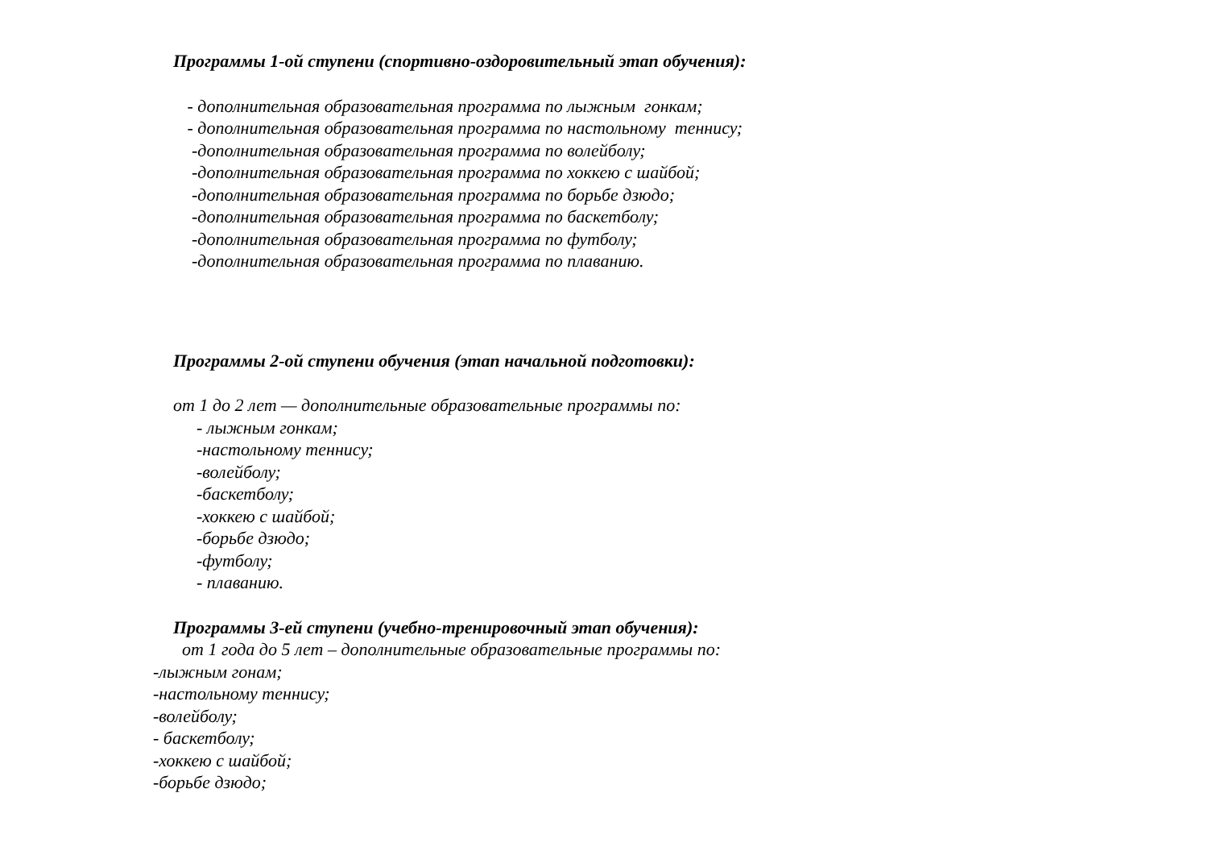Программы 1-ой ступени (спортивно-оздоровительный этап обучения):
- дополнительная образовательная программа по лыжным гонкам;
- дополнительная образовательная программа по настольному теннису;
-дополнительная образовательная программа по волейболу;
-дополнительная образовательная программа по хоккею с шайбой;
-дополнительная образовательная программа по борьбе дзюдо;
-дополнительная образовательная программа по баскетболу;
-дополнительная образовательная программа по футболу;
-дополнительная образовательная программа по плаванию.
Программы 2-ой ступени обучения (этап начальной подготовки):
от 1 до 2 лет — дополнительные образовательные программы по:
- лыжным гонкам;
-настольному теннису;
-волейболу;
-баскетболу;
-хоккею с шайбой;
-борьбе дзюдо;
-футболу;
- плаванию.
Программы 3-ей ступени (учебно-тренировочный этап обучения):
от 1 года до 5 лет – дополнительные образовательные программы по:
-лыжным гонам;
-настольному теннису;
-волейболу;
- баскетболу;
-хоккею с шайбой;
-борьбе дзюдо;